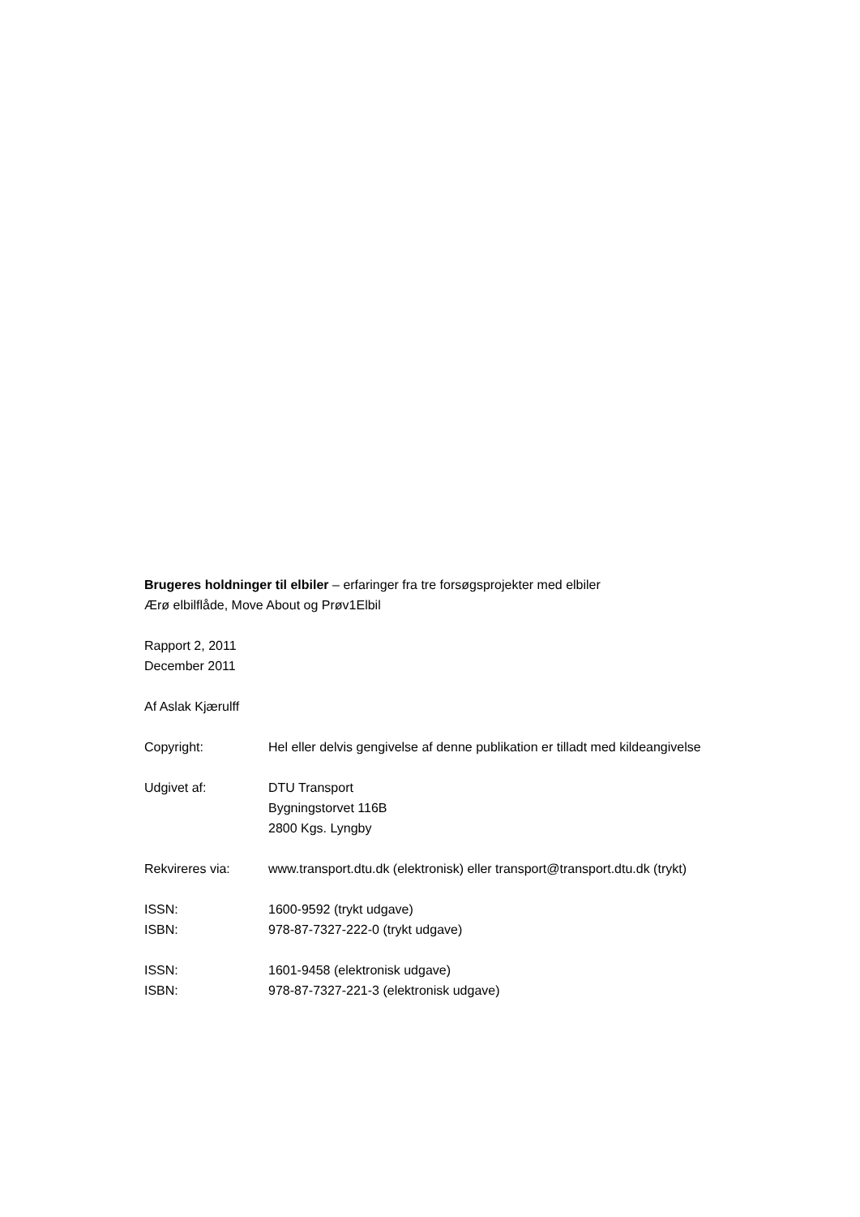Brugeres holdninger til elbiler – erfaringer fra tre forsøgsprojekter med elbiler
Ærø elbilflåde, Move About og Prøv1Elbil
Rapport 2, 2011
December 2011
Af Aslak Kjærulff
Copyright: Hel eller delvis gengivelse af denne publikation er tilladt med kildeangivelse
Udgivet af: DTU Transport
Bygningstorvet 116B
2800 Kgs. Lyngby
Rekvireres via: www.transport.dtu.dk (elektronisk) eller transport@transport.dtu.dk (trykt)
ISSN:
ISBN:
1600-9592 (trykt udgave)
978-87-7327-222-0 (trykt udgave)
ISSN:
ISBN:
1601-9458 (elektronisk udgave)
978-87-7327-221-3 (elektronisk udgave)